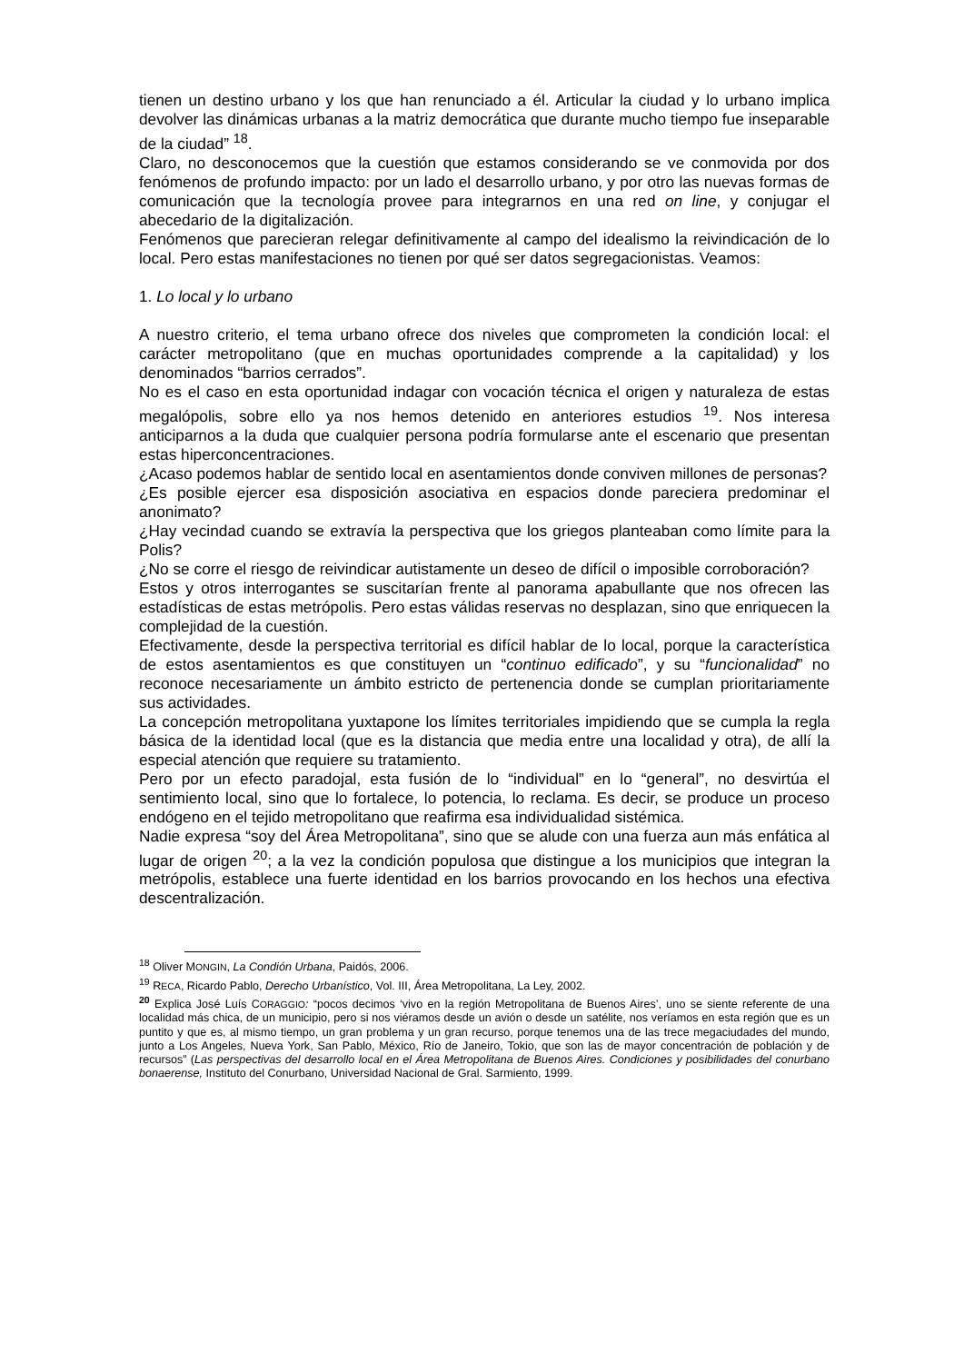tienen un destino urbano y los que han renunciado a él. Articular la ciudad y lo urbano implica devolver las dinámicas urbanas a la matriz democrática que durante mucho tiempo fue inseparable de la ciudad” <sup>18</sup>.
Claro, no desconocemos que la cuestión que estamos considerando se ve conmovida por dos fenómenos de profundo impacto: por un lado el desarrollo urbano, y por otro las nuevas formas de comunicación que la tecnología provee para integrarnos en una red on line, y conjugar el abecedario de la digitalización.
Fenómenos que parecieran relegar definitivamente al campo del idealismo la reivindicación de lo local. Pero estas manifestaciones no tienen por qué ser datos segregacionistas. Veamos:
1. Lo local y lo urbano
A nuestro criterio, el tema urbano ofrece dos niveles que comprometen la condición local: el carácter metropolitano (que en muchas oportunidades comprende a la capitalidad) y los denominados “barrios cerrados”.
No es el caso en esta oportunidad indagar con vocación técnica el origen y naturaleza de estas megalópolis, sobre ello ya nos hemos detenido en anteriores estudios <sup>19</sup>. Nos interesa anticiparnos a la duda que cualquier persona podría formularse ante el escenario que presentan estas hiperconcentraciones.
¿Acaso podemos hablar de sentido local en asentamientos donde conviven millones de personas?
¿Es posible ejercer esa disposición asociativa en espacios donde pareciera predominar el anonimato?
¿Hay vecindad cuando se extravía la perspectiva que los griegos planteaban como límite para la Polis?
¿No se corre el riesgo de reivindicar autistamente un deseo de difícil o imposible corroboración?
Estos y otros interrogantes se suscitarían frente al panorama apabullante que nos ofrecen las estadísticas de estas metrópolis. Pero estas válidas reservas no desplazan, sino que enriquecen la complejidad de la cuestión.
Efectivamente, desde la perspectiva territorial es difícil hablar de lo local, porque la característica de estos asentamientos es que constituyen un “continuo edificado”, y su “funcionalidad” no reconoce necesariamente un ámbito estricto de pertenencia donde se cumplan prioritariamente sus actividades.
La concepción metropolitana yuxtapone los límites territoriales impidiendo que se cumpla la regla básica de la identidad local (que es la distancia que media entre una localidad y otra), de allí la especial atención que requiere su tratamiento.
Pero por un efecto paradojal, esta fusión de lo “individual” en lo “general”, no desvirtúa el sentimiento local, sino que lo fortalece, lo potencia, lo reclama. Es decir, se produce un proceso endógeno en el tejido metropolitano que reafirma esa individualidad sistémica.
Nadie expresa “soy del Área Metropolitana”, sino que se alude con una fuerza aun más enfática al lugar de origen <sup>20</sup>; a la vez la condición populosa que distingue a los municipios que integran la metrópolis, establece una fuerte identidad en los barrios provocando en los hechos una efectiva descentralización.
<sup>18</sup> Oliver MONGIN, La Condión Urbana, Paidós, 2006.
<sup>19</sup> RECA, Ricardo Pablo, Derecho Urbanístico, Vol. III, Área Metropolitana, La Ley, 2002.
<sup>20</sup> Explica José Luís CORAGGIO: “pocos decimos ‘vivo en la región Metropolitana de Buenos Aires’, uno se siente referente de una localidad más chica, de un municipio, pero si nos viéramos desde un avión o desde un satélite, nos veríamos en esta región que es un puntito y que es, al mismo tiempo, un gran problema y un gran recurso, porque tenemos una de las trece megaciudades del mundo, junto a Los Angeles, Nueva York, San Pablo, México, Río de Janeiro, Tokio, que son las de mayor concentración de población y de recursos” (Las perspectivas del desarrollo local en el Área Metropolitana de Buenos Aires. Condiciones y posibilidades del conurbano bonaerense, Instituto del Conurbano, Universidad Nacional de Gral. Sarmiento, 1999.